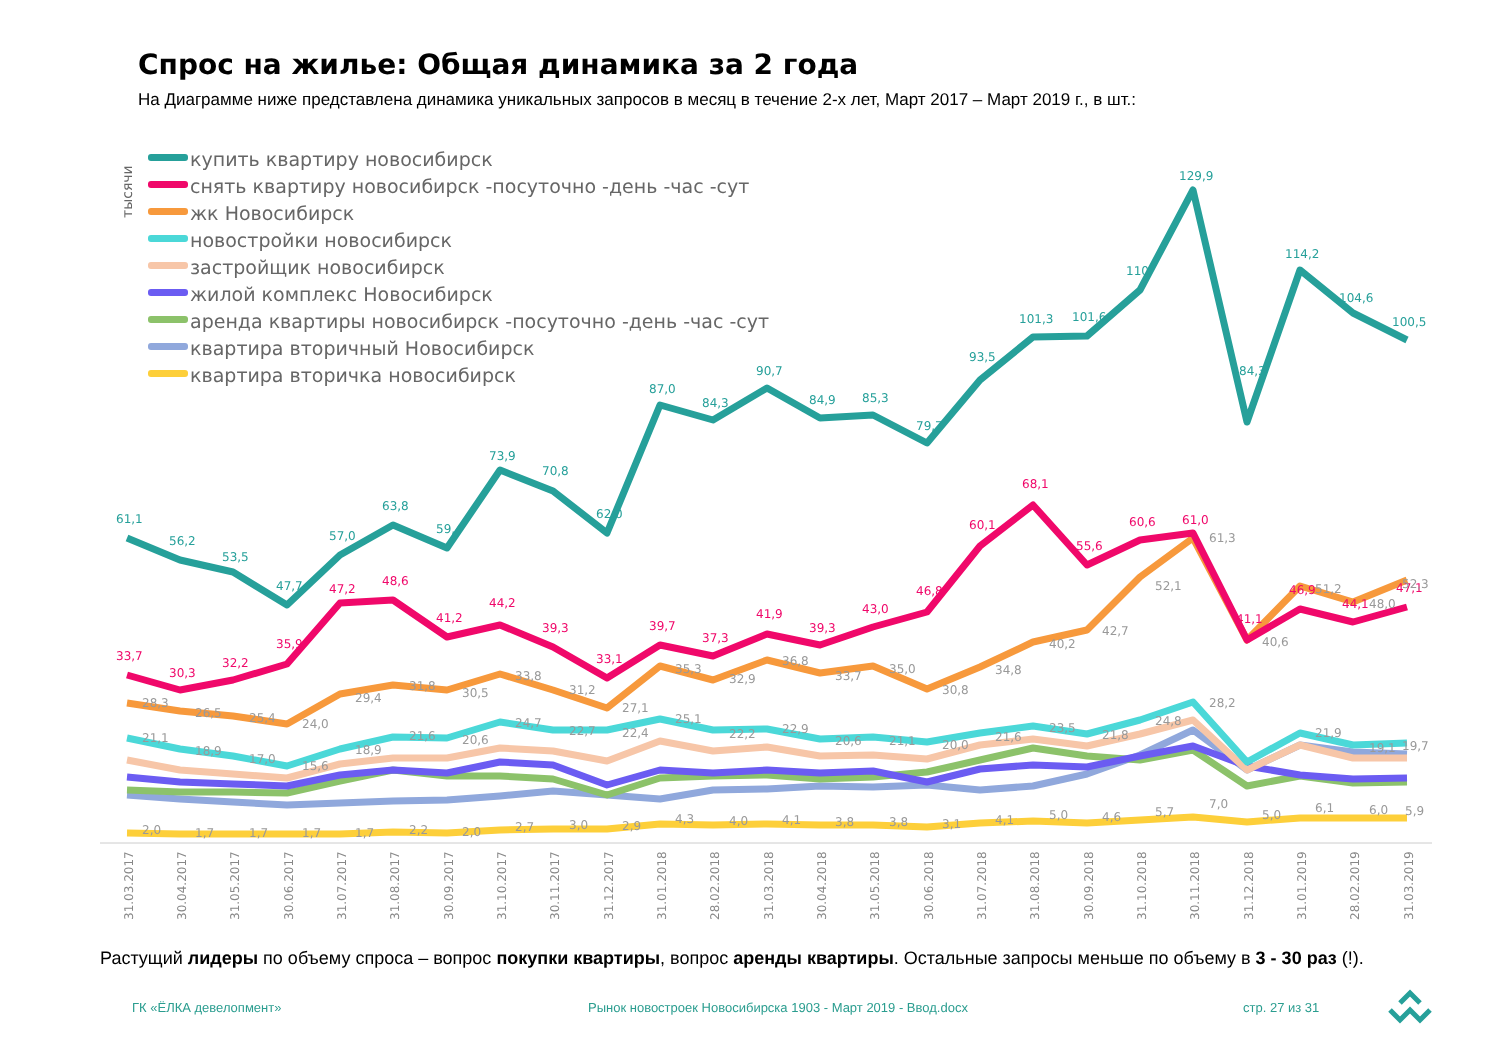Спрос на жилье: Общая динамика за 2 года
На Диаграмме ниже представлена динамика уникальных запросов в месяц в течение 2-х лет, Март 2017 – Март 2019 г., в шт.:
тысячи
купить квартиру новосибирск
снять квартиру новосибирск -посуточно -день -час -сут
жк Новосибирск
новостройки новосибирск
застройщик новосибирск
жилой комплекс Новосибирск
аренда квартиры новосибирск -посуточно -день -час -сут
квартира вторичный Новосибирск
квартира вторичка новосибирск
31.03.2017
30.04.2017
31.05.2017
30.06.2017
31.07.2017
31.08.2017
30.09.2017
31.10.2017
30.11.2017
31.12.2017
31.01.2018
28.02.2018
31.03.2018
30.04.2018
31.05.2018
30.06.2018
31.07.2018
31.08.2018
30.09.2018
31.10.2018
30.11.2018
31.12.2018
31.01.2019
28.02.2019
31.03.2019
61,1
56,2
53,5
47,7
57,0
63,8
59,4
73,9
70,8
62,0
87,0
84,3
90,7
84,9
85,3
79,7
93,5
101,3
101,6
110
129,9
84,3
114,2
104,6
100,5
33,7
30,3
32,2
35,9
47,2
48,6
41,2
44,2
39,3
33,1
39,7
37,3
41,9
39,3
43,0
46,8
60,1
68,1
55,6
60,6
61,0
41,1
46,9
44,1
47,1
28,3
26,5
25,4
24,0
29,4
31,8
30,5
33,8
31,2
27,1
35,3
32,9
36,8
33,7
35,0
30,8
34,8
40,2
42,7
52,1
61,3
40,6
51,2
48,0
52,3
21,1
18,9
17,0
15,6
18,9
21,6
20,6
24,7
22,7
22,4
25,1
22,2
22,9
20,6
21,1
20,0
21,6
23,5
21,8
24,8
28,2
21,9
19,1
19,7
2,0
1,7
1,7
1,7
1,7
2,2
2,0
2,7
3,0
2,9
4,3
4,0
4,1
3,8
3,8
3,1
4,1
5,0
4,6
5,7
7,0
5,0
6,1
6,0
5,9
Растущий лидеры по объему спроса – вопрос покупки квартиры, вопрос аренды квартиры. Остальные запросы меньше по объему в 3 - 30 раз (!).
ГК «ЁЛКА девелопмент»
Рынок новостроек Новосибирска 1903 - Март 2019 - Ввод.docx
стр. 27 из 31